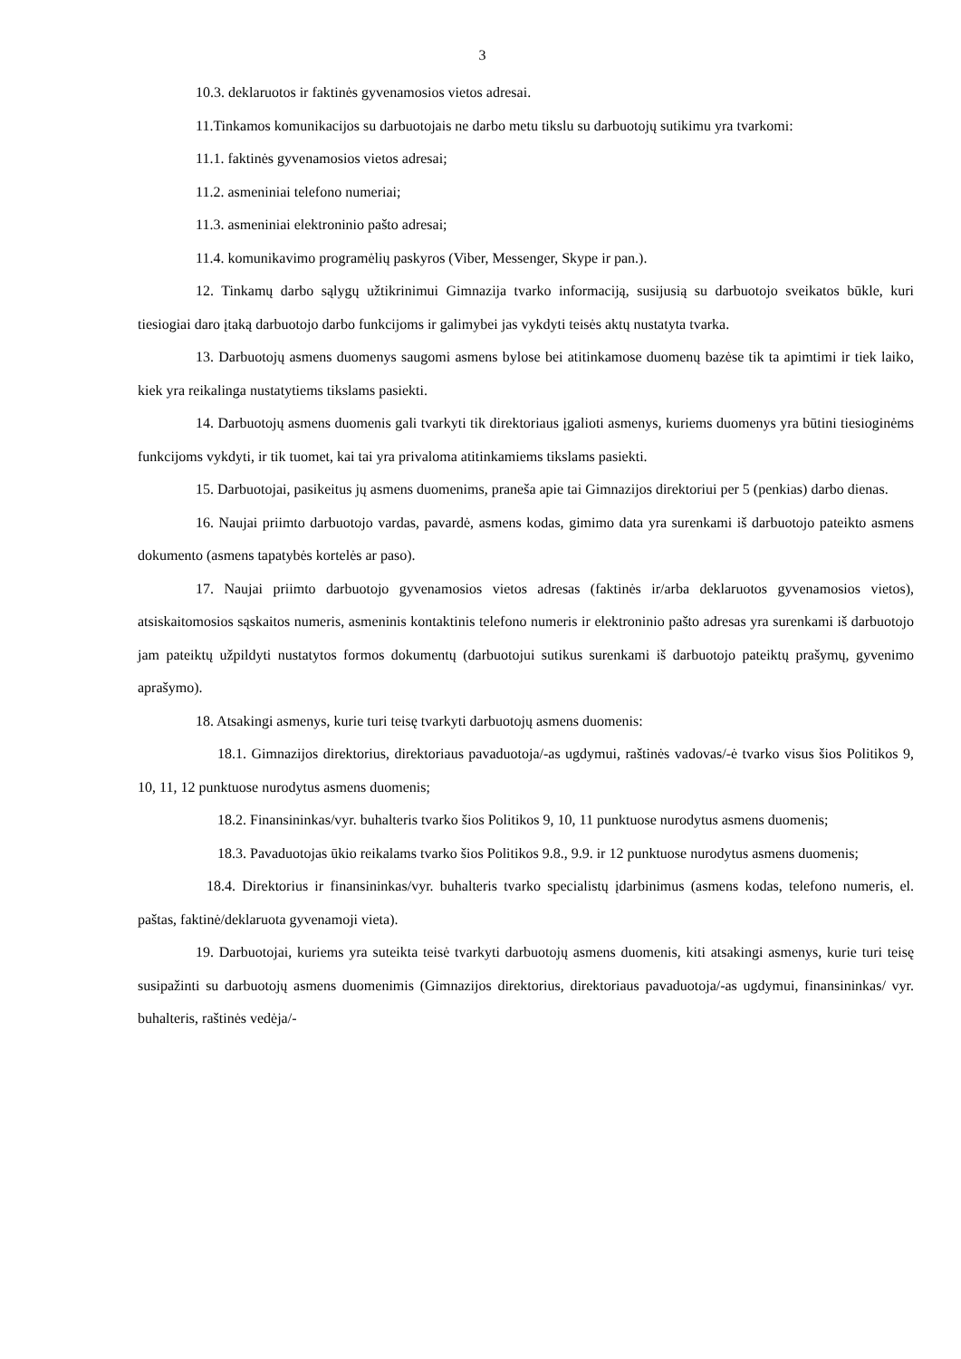3
10.3. deklaruotos ir faktinės gyvenamosios vietos adresai.
11.Tinkamos komunikacijos su darbuotojais ne darbo metu tikslu su darbuotojų sutikimu yra tvarkomi:
11.1. faktinės gyvenamosios vietos adresai;
11.2. asmeniniai telefono numeriai;
11.3. asmeniniai elektroninio pašto adresai;
11.4. komunikavimo programėlių paskyros (Viber, Messenger, Skype ir pan.).
12. Tinkamų darbo sąlygų užtikrinimui Gimnazija tvarko informaciją, susijusią su darbuotojo sveikatos būkle, kuri tiesiogiai daro įtaką darbuotojo darbo funkcijoms ir galimybei jas vykdyti teisės aktų nustatyta tvarka.
13. Darbuotojų asmens duomenys saugomi asmens bylose bei atitinkamose duomenų bazėse tik ta apimtimi ir tiek laiko, kiek yra reikalinga nustatytiems tikslams pasiekti.
14. Darbuotojų asmens duomenis gali tvarkyti tik direktoriaus įgalioti asmenys, kuriems duomenys yra būtini tiesioginėms funkcijoms vykdyti, ir tik tuomet, kai tai yra privaloma atitinkamiems tikslams pasiekti.
15. Darbuotojai, pasikeitus jų asmens duomenims, praneša apie tai Gimnazijos direktoriui per 5 (penkias) darbo dienas.
16. Naujai priimto darbuotojo vardas, pavardė, asmens kodas, gimimo data yra surenkami iš darbuotojo pateikto asmens dokumento (asmens tapatybės kortelės ar paso).
17. Naujai priimto darbuotojo gyvenamosios vietos adresas (faktinės ir/arba deklaruotos gyvenamosios vietos), atsiskaitomosios sąskaitos numeris, asmeninis kontaktinis telefono numeris ir elektroninio pašto adresas yra surenkami iš darbuotojo jam pateiktų užpildyti nustatytos formos dokumentų (darbuotojui sutikus surenkami iš darbuotojo pateiktų prašymų, gyvenimo aprašymo).
18. Atsakingi asmenys, kurie turi teisę tvarkyti darbuotojų asmens duomenis:
18.1. Gimnazijos direktorius, direktoriaus pavaduotoja/-as ugdymui, raštinės vadovas/-ė tvarko visus šios Politikos 9, 10, 11, 12 punktuose nurodytus asmens duomenis;
18.2. Finansininkas/vyr. buhalteris tvarko šios Politikos 9, 10, 11 punktuose nurodytus asmens duomenis;
18.3. Pavaduotojas ūkio reikalams tvarko šios Politikos 9.8., 9.9. ir 12 punktuose nurodytus asmens duomenis;
18.4. Direktorius ir finansininkas/vyr. buhalteris tvarko specialistų įdarbinimus (asmens kodas, telefono numeris, el. paštas, faktinė/deklaruota gyvenamoji vieta).
19. Darbuotojai, kuriems yra suteikta teisė tvarkyti darbuotojų asmens duomenis, kiti atsakingi asmenys, kurie turi teisę susipažinti su darbuotojų asmens duomenimis (Gimnazijos direktorius, direktoriaus pavaduotoja/-as ugdymui, finansininkas/ vyr. buhalteris, raštinės vedėja/-